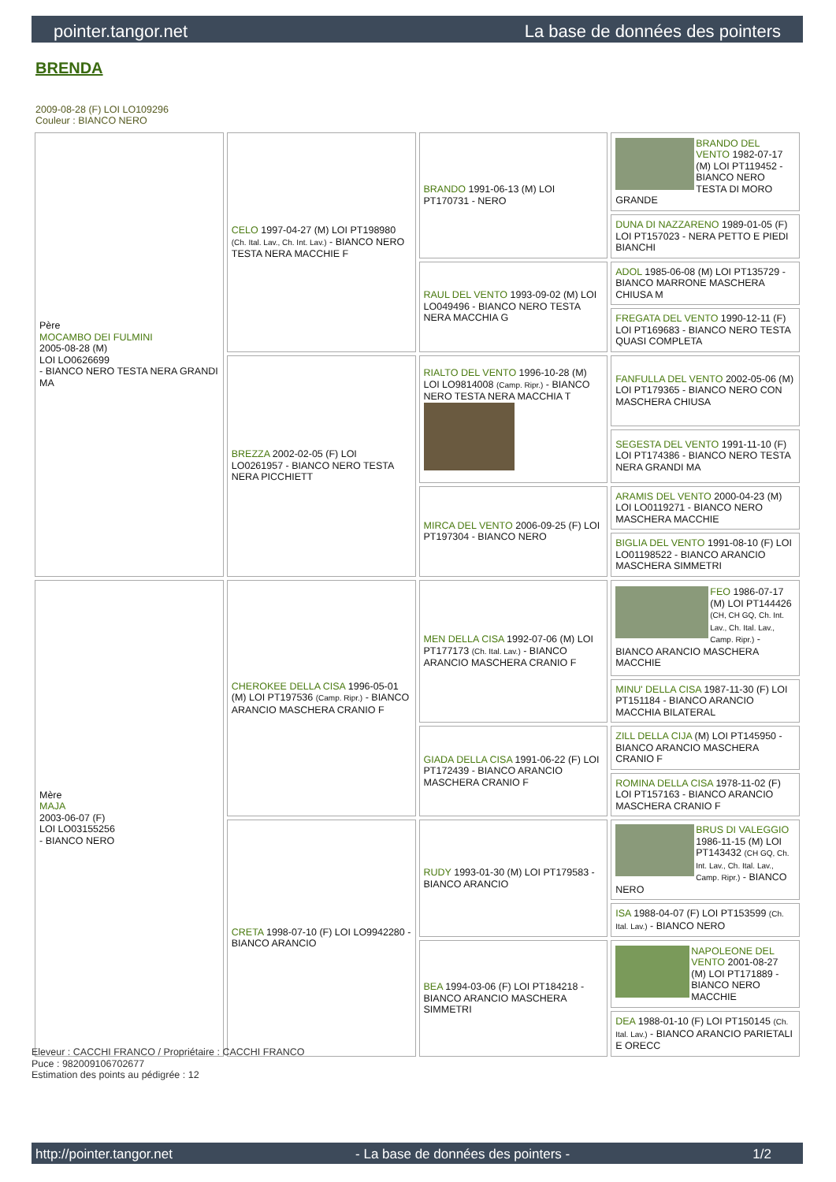pointer.tangor.net La base de données des pointers
BRENDA
2009-08-28 (F) LOI LO109296
Couleur : BIANCO NERO
| Père MOCAMBO DEI FULMINI 2005-08-28 (M) LOI LO0626699 - BIANCO NERO TESTA NERA GRANDI MA | CELO 1997-04-27 (M) LOI PT198980 (Ch. Ital. Lav., Ch. Int. Lav.) - BIANCO NERO TESTA NERA MACCHIE F | BRANDO 1991-06-13 (M) LOI PT170731 - NERO | BRANDO DEL VENTO 1982-07-17 (M) LOI PT119452 - BIANCO NERO TESTA DI MORO GRANDE |
| | | | DUNA DI NAZZARENO 1989-01-05 (F) LOI PT157023 - NERA PETTO E PIEDI BIANCHI |
| | | RAUL DEL VENTO 1993-09-02 (M) LOI LO049496 - BIANCO NERO TESTA NERA MACCHIA G | ADOL 1985-06-08 (M) LOI PT135729 - BIANCO MARRONE MASCHERA CHIUSA M |
| | | | FREGATA DEL VENTO 1990-12-11 (F) LOI PT169683 - BIANCO NERO TESTA QUASI COMPLETA |
| | BREZZA 2002-02-05 (F) LOI LO0261957 - BIANCO NERO TESTA NERA PICCHIETT | RIALTO DEL VENTO 1996-10-28 (M) LOI LO9814008 (Camp. Ripr.) - BIANCO NERO TESTA NERA MACCHIA T | FANFULLA DEL VENTO 2002-05-06 (M) LOI PT179365 - BIANCO NERO CON MASCHERA CHIUSA |
| | | | SEGESTA DEL VENTO 1991-11-10 (F) LOI PT174386 - BIANCO NERO TESTA NERA GRANDI MA |
| | | MIRCA DEL VENTO 2006-09-25 (F) LOI PT197304 - BIANCO NERO | ARAMIS DEL VENTO 2000-04-23 (M) LOI LO0119271 - BIANCO NERO MASCHERA MACCHIE |
| | | | BIGLIA DEL VENTO 1991-08-10 (F) LOI LO01198522 - BIANCO ARANCIO MASCHERA SIMMETRI |
| Mère MAJA 2003-06-07 (F) LOI LO03155256 - BIANCO NERO | CHEROKEE DELLA CISA 1996-05-01 (M) LOI PT197536 (Camp. Ripr.) - BIANCO ARANCIO MASCHERA CRANIO F | MEN DELLA CISA 1992-07-06 (M) LOI PT177173 (Ch. Ital. Lav.) - BIANCO ARANCIO MASCHERA CRANIO F | FEO 1986-07-17 (M) LOI PT144426 (CH, CH GQ, Ch. Int. Lav., Ch. Ital. Lav., Camp. Ripr.) - BIANCO ARANCIO MASCHERA MACCHIE |
| | | | MINU' DELLA CISA 1987-11-30 (F) LOI PT151184 - BIANCO ARANCIO MACCHIA BILATERAL |
| | | GIADA DELLA CISA 1991-06-22 (F) LOI PT172439 - BIANCO ARANCIO MASCHERA CRANIO F | ZILL DELLA CIJA (M) LOI PT145950 - BIANCO ARANCIO MASCHERA CRANIO F |
| | | | ROMINA DELLA CISA 1978-11-02 (F) LOI PT157163 - BIANCO ARANCIO MASCHERA CRANIO F |
| | CRETA 1998-07-10 (F) LOI LO9942280 - BIANCO ARANCIO | RUDY 1993-01-30 (M) LOI PT179583 - BIANCO ARANCIO | BRUS DI VALEGGIO 1986-11-15 (M) LOI PT143432 (CH GQ, Ch. Int. Lav., Ch. Ital. Lav., Camp. Ripr.) - BIANCO NERO |
| | | | ISA 1988-04-07 (F) LOI PT153599 (Ch. Ital. Lav.) - BIANCO NERO |
| | | BEA 1994-03-06 (F) LOI PT184218 - BIANCO ARANCIO MASCHERA SIMMETRI | NAPOLEONE DEL VENTO 2001-08-27 (M) LOI PT171889 - BIANCO NERO MACCHIE |
| | | | DEA 1988-01-10 (F) LOI PT150145 (Ch. Ital. Lav.) - BIANCO ARANCIO PARIETALI E ORECC |
Eleveur : CACCHI FRANCO / Propriétaire : CACCHI FRANCO
Puce : 982009106702677
Estimation des points au pédigrée : 12
http://pointer.tangor.net - La base de données des pointers - 1/2